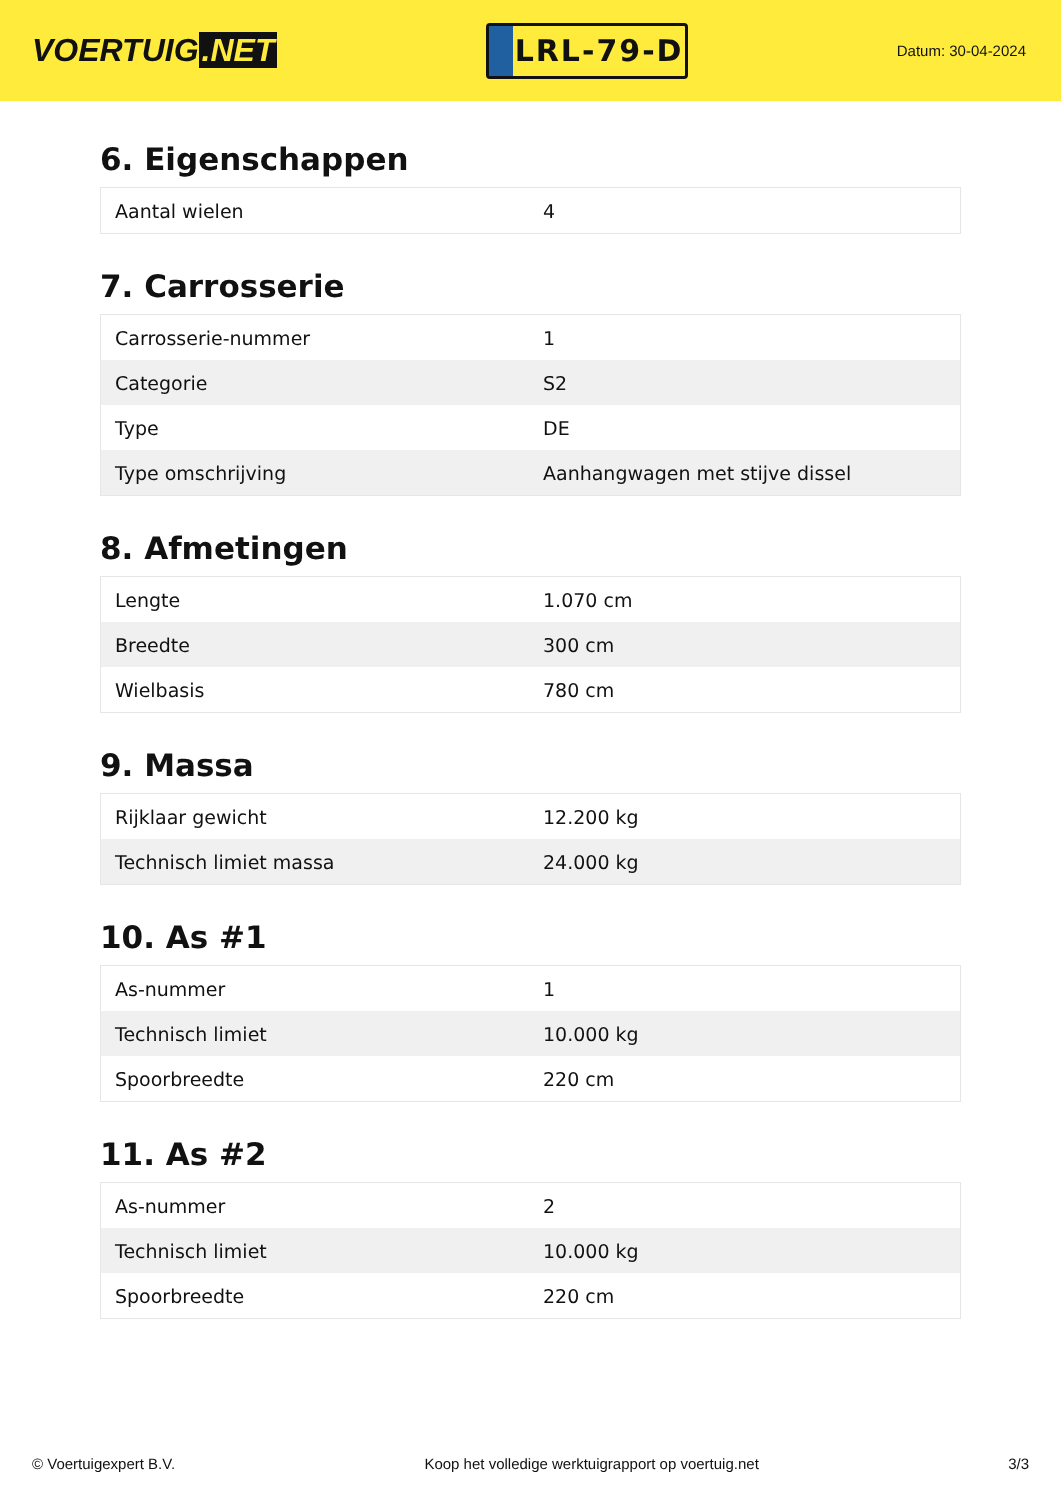VOERTUIG.NET
LRL-79-D
Datum: 30-04-2024
6. Eigenschappen
| Aantal wielen | 4 |
7. Carrosserie
| Carrosserie-nummer | 1 |
| Categorie | S2 |
| Type | DE |
| Type omschrijving | Aanhangwagen met stijve dissel |
8. Afmetingen
| Lengte | 1.070 cm |
| Breedte | 300 cm |
| Wielbasis | 780 cm |
9. Massa
| Rijklaar gewicht | 12.200 kg |
| Technisch limiet massa | 24.000 kg |
10. As #1
| As-nummer | 1 |
| Technisch limiet | 10.000 kg |
| Spoorbreedte | 220 cm |
11. As #2
| As-nummer | 2 |
| Technisch limiet | 10.000 kg |
| Spoorbreedte | 220 cm |
© Voertuigexpert B.V. Koop het volledige werktuigrapport op voertuig.net 3/3